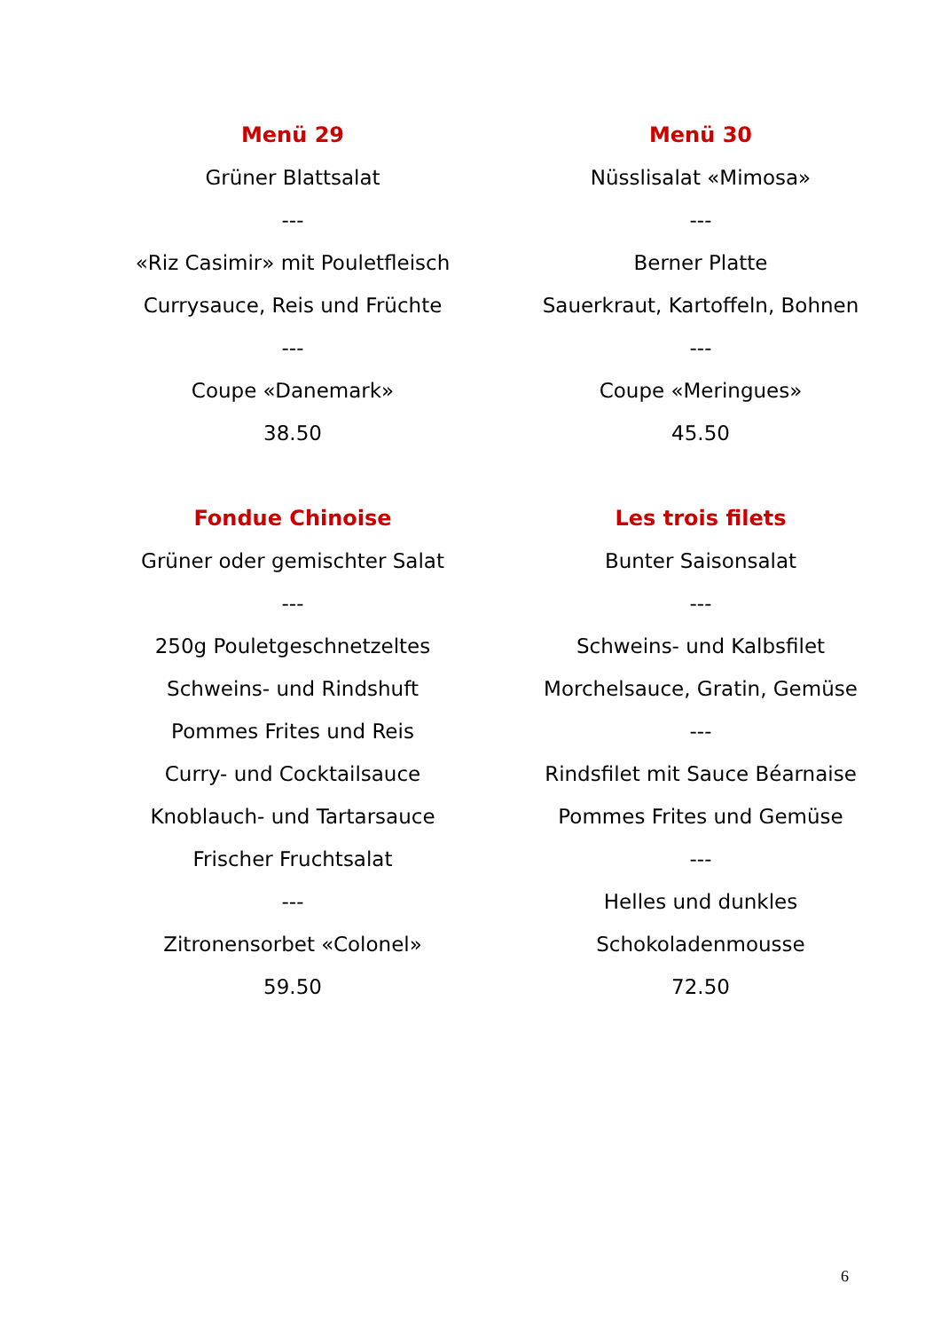Menü 29
Grüner Blattsalat
---
«Riz Casimir» mit Pouletfleisch
Currysauce, Reis und Früchte
---
Coupe «Danemark»
38.50
Menü 30
Nüsslisalat «Mimosa»
---
Berner Platte
Sauerkraut, Kartoffeln, Bohnen
---
Coupe «Meringues»
45.50
Fondue Chinoise
Grüner oder gemischter Salat
---
250g Pouletgeschnetzeltes
Schweins- und Rindshuft
Pommes Frites und Reis
Curry- und Cocktailsauce
Knoblauch- und Tartarsauce
Frischer Fruchtsalat
---
Zitronensorbet «Colonel»
59.50
Les trois filets
Bunter Saisonsalat
---
Schweins- und Kalbsfilet
Morchelsauce, Gratin, Gemüse
---
Rindsfilet mit Sauce Béarnaise
Pommes Frites und Gemüse
---
Helles und dunkles
Schokoladenmousse
72.50
6